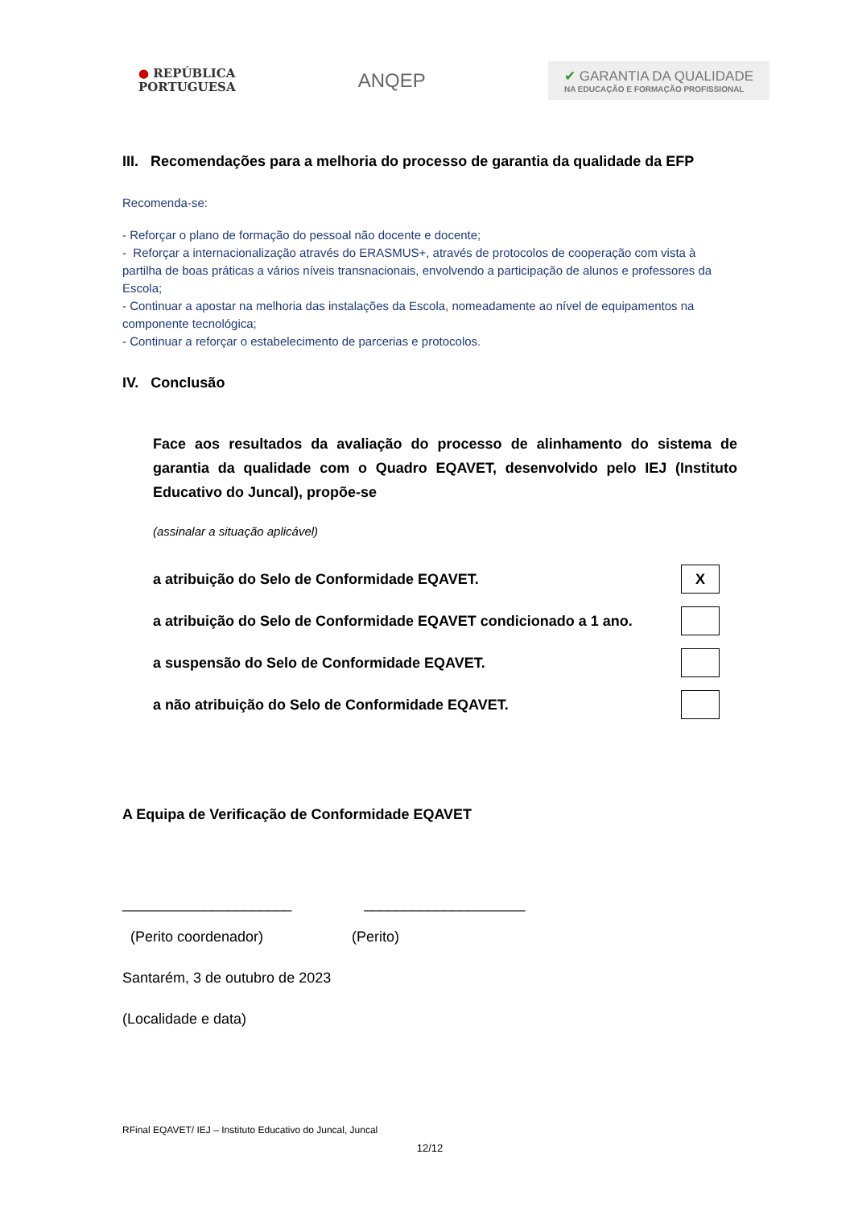● REPÚBLICA
PORTUGUESA
ANQEP
✔ GARANTIA DA QUALIDADE
NA EDUCAÇÃO E FORMAÇÃO PROFISSIONAL
III. Recomendações para a melhoria do processo de garantia da qualidade da EFP
Recomenda-se:
- Reforçar o plano de formação do pessoal não docente e docente;
- Reforçar a internacionalização através do ERASMUS+, através de protocolos de cooperação com vista à partilha de boas práticas a vários níveis transnacionais, envolvendo a participação de alunos e professores da Escola;
- Continuar a apostar na melhoria das instalações da Escola, nomeadamente ao nível de equipamentos na componente tecnológica;
- Continuar a reforçar o estabelecimento de parcerias e protocolos.
IV. Conclusão
Face aos resultados da avaliação do processo de alinhamento do sistema de garantia da qualidade com o Quadro EQAVET, desenvolvido pelo IEJ (Instituto Educativo do Juncal), propõe-se
(assinalar a situação aplicável)
a atribuição do Selo de Conformidade EQAVET.
X
a atribuição do Selo de Conformidade EQAVET condicionado a 1 ano.
a suspensão do Selo de Conformidade EQAVET.
a não atribuição do Selo de Conformidade EQAVET.
A Equipa de Verificação de Conformidade EQAVET
_____________________ ____________________
(Perito coordenador) (Perito)
Santarém, 3 de outubro de 2023
(Localidade e data)
RFinal EQAVET/ IEJ – Instituto Educativo do Juncal, Juncal
12/12